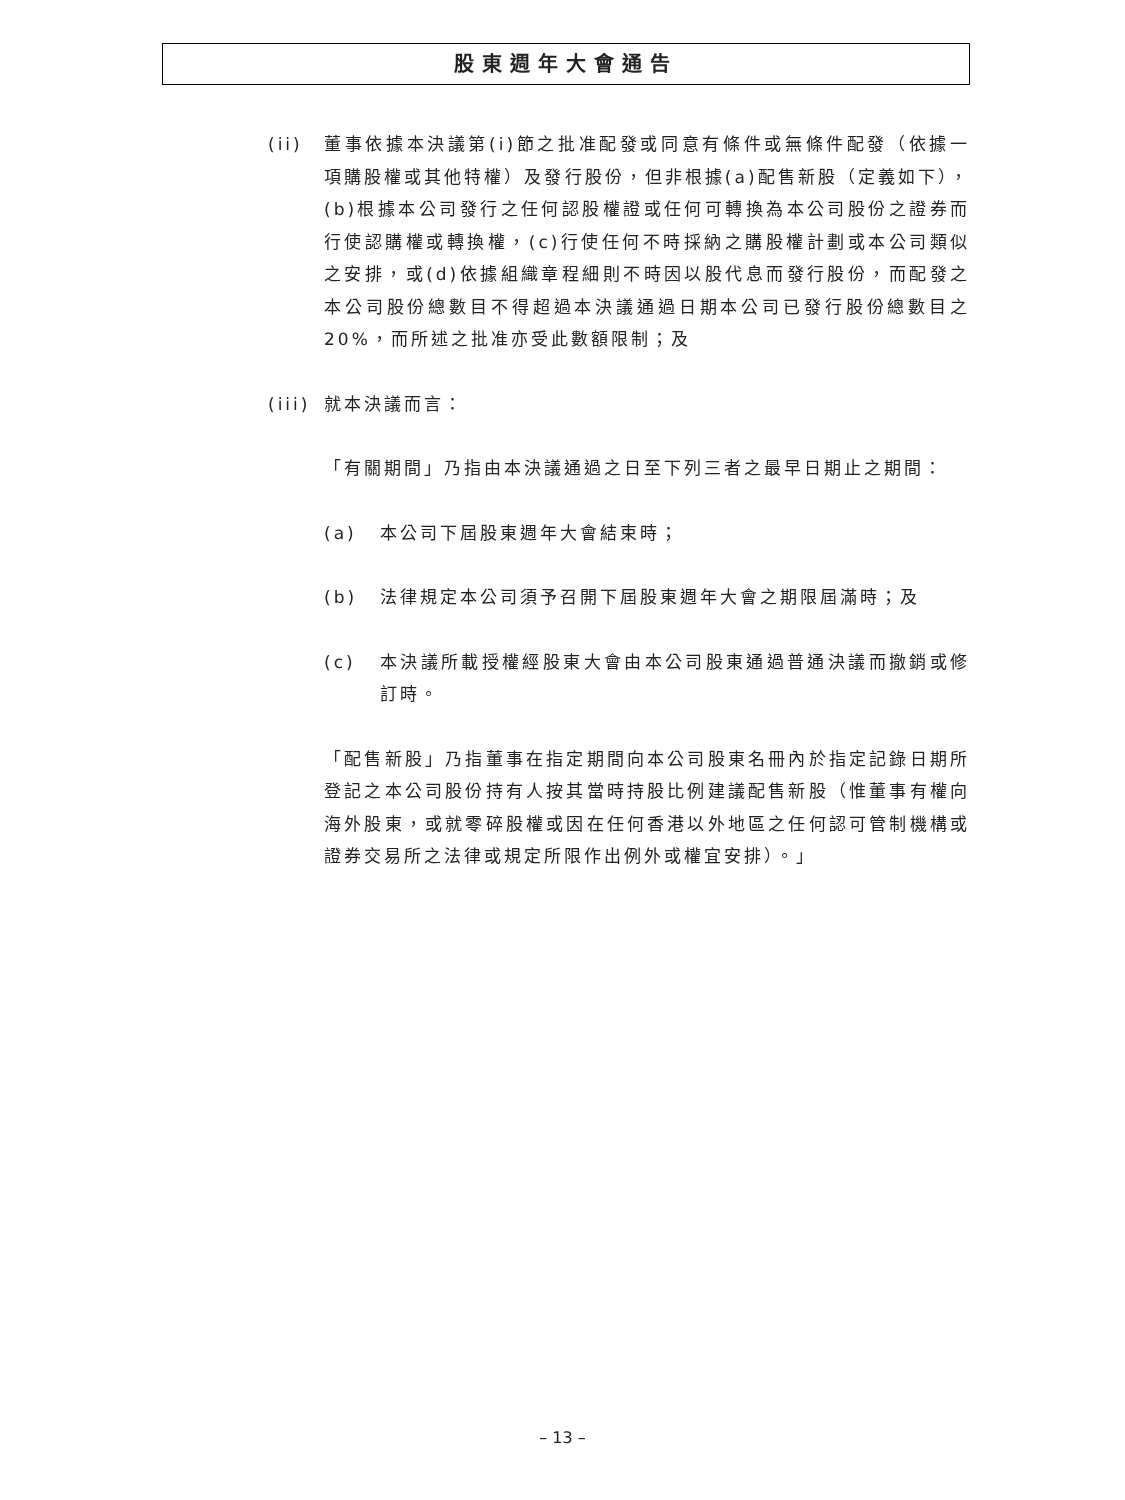股東週年大會通告
(ii) 董事依據本決議第(i)節之批准配發或同意有條件或無條件配發（依據一項購股權或其他特權）及發行股份，但非根據(a)配售新股（定義如下），(b)根據本公司發行之任何認股權證或任何可轉換為本公司股份之證券而行使認購權或轉換權，(c)行使任何不時採納之購股權計劃或本公司類似之安排，或(d)依據組織章程細則不時因以股代息而發行股份，而配發之本公司股份總數目不得超過本決議通過日期本公司已發行股份總數目之20%，而所述之批准亦受此數額限制；及
(iii)
就本決議而言：
「有關期間」乃指由本決議通過之日至下列三者之最早日期止之期間：
(a) 本公司下屆股東週年大會結束時；
(b) 法律規定本公司須予召開下屆股東週年大會之期限屆滿時；及
(c) 本決議所載授權經股東大會由本公司股東通過普通決議而撤銷或修訂時。
「配售新股」乃指董事在指定期間向本公司股東名冊內於指定記錄日期所登記之本公司股份持有人按其當時持股比例建議配售新股（惟董事有權向海外股東，或就零碎股權或因在任何香港以外地區之任何認可管制機構或證券交易所之法律或規定所限作出例外或權宜安排）。」
– 13 –